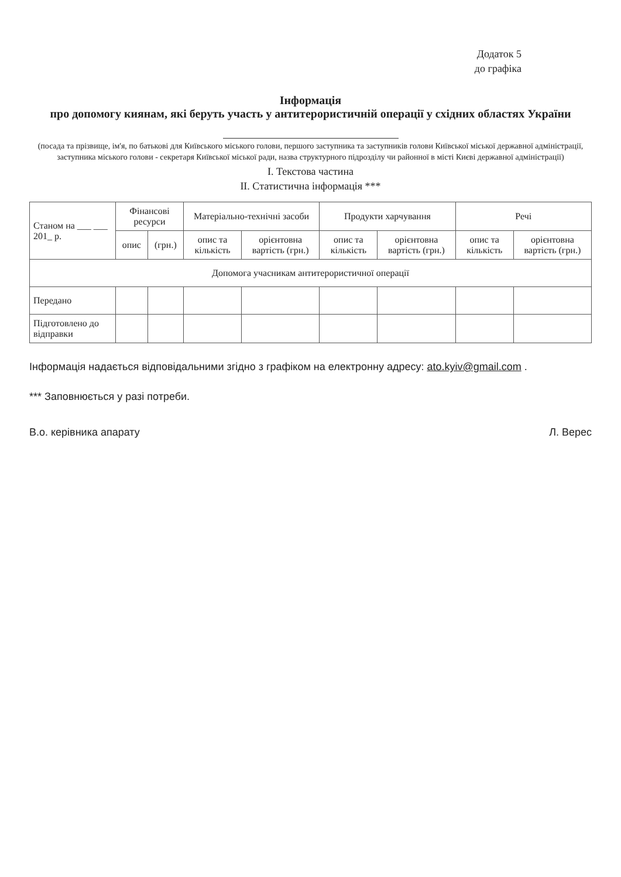Додаток 5
до графіка
Інформація
про допомогу киянам, які беруть участь у антитерористичній операції у східних областях України
(посада та прізвище, ім'я, по батькові для Київського міського голови, першого заступника та заступників голови Київської міської державної адміністрації, заступника міського голови - секретаря Київської міської ради, назва структурного підрозділу чи районної в місті Києві державної адміністрації)
І. Текстова частина
ІІ. Статистична інформація ***
| Станом на ___ ___ 201_ р. | Фінансові ресурси | | Матеріально-технічні засоби | | Продукти харчування | | Речі | |
| --- | --- | --- | --- | --- | --- | --- | --- | --- |
| | опис | (грн.) | опис та кількість | орієнтовна вартість (грн.) | опис та кількість | орієнтовна вартість (грн.) | опис та кількість | орієнтовна вартість (грн.) |
| Допомога учасникам антитерористичної операції | | | | | | | | |
| Передано | | | | | | | | |
| Підготовлено до відправки | | | | | | | | |
Інформація надається відповідальними згідно з графіком на електронну адресу: ato.kyiv@gmail.com .
*** Заповнюється у разі потреби.
В.о. керівника апарату Л. Верес